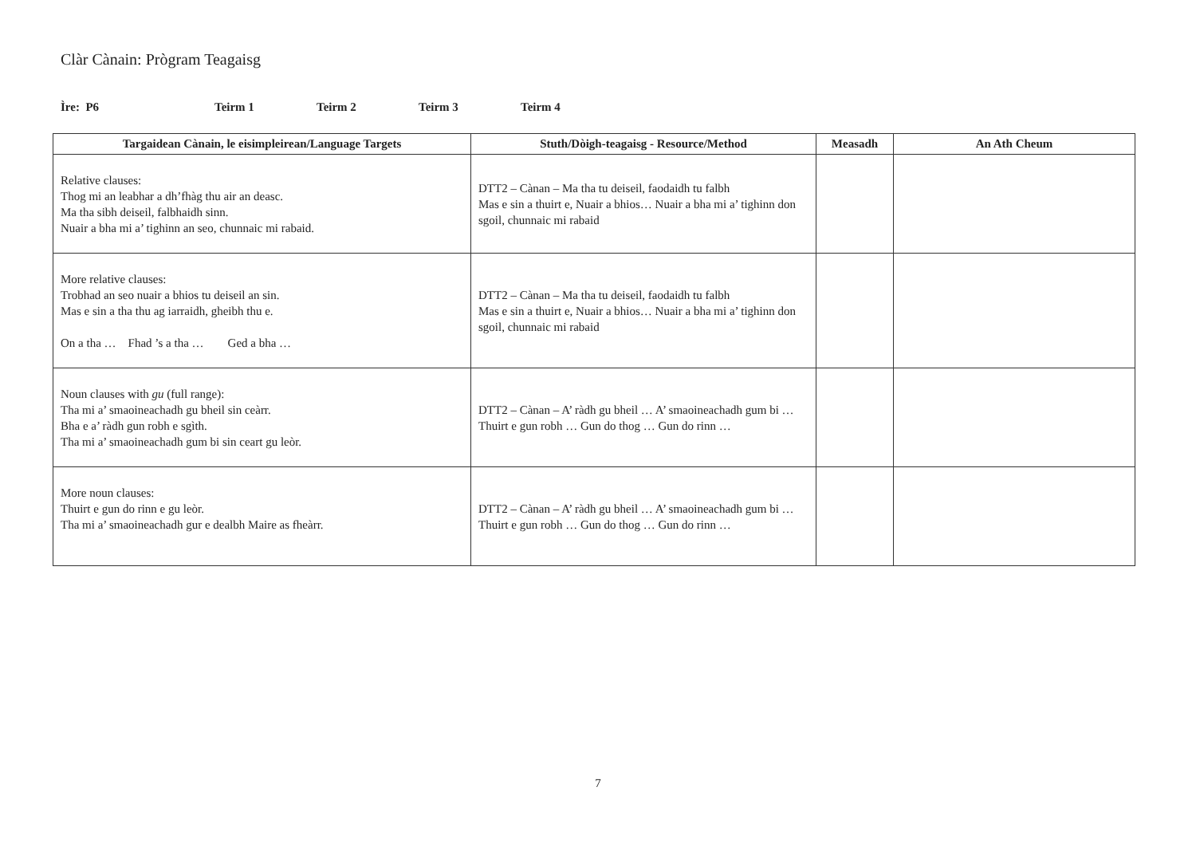Clàr Cànain: Prògram Teagaisg
Ìre: P6 Teirm 1 Teirm 2 Teirm 3 Teirm 4
| Targaidean Cànain, le eisimpleirean/Language Targets | Stuth/Dòigh-teagaisg - Resource/Method | Measadh | An Ath Cheum |
| --- | --- | --- | --- |
| Relative clauses: Thog mi an leabhar a dh’fhàg thu air an deasc. Ma tha sibh deiseil, falbhaidh sinn. Nuair a bha mi a’ tighinn an seo, chunnaic mi rabaid. | DTT2 – Cànan – Ma tha tu deiseil, faodaidh tu falbh Mas e sin a thuirt e, Nuair a bhios… Nuair a bha mi a’ tighinn don sgoil, chunnaic mi rabaid | | |
| More relative clauses: Trobhad an seo nuair a bhios tu deiseil an sin. Mas e sin a tha thu ag iarraidh, gheibh thu e. On a tha … Fhad ’s a tha … Ged a bha … | DTT2 – Cànan – Ma tha tu deiseil, faodaidh tu falbh Mas e sin a thuirt e, Nuair a bhios… Nuair a bha mi a’ tighinn don sgoil, chunnaic mi rabaid | | |
| Noun clauses with gu (full range): Tha mi a’ smaoineachadh gu bheil sin ceàrr. Bha e a’ ràdh gun robh e sgìth. Tha mi a’ smaoineachadh gum bi sin ceart gu leòr. | DTT2 – Cànan – A’ ràdh gu bheil … A’ smaoineachadh gum bi … Thuirt e gun robh … Gun do thog … Gun do rinn … | | |
| More noun clauses: Thuirt e gun do rinn e gu leòr. Tha mi a’ smaoineachadh gur e dealbh Maire as fheàrr. | DTT2 – Cànan – A’ ràdh gu bheil … A’ smaoineachadh gum bi … Thuirt e gun robh … Gun do thog … Gun do rinn … | | |
7